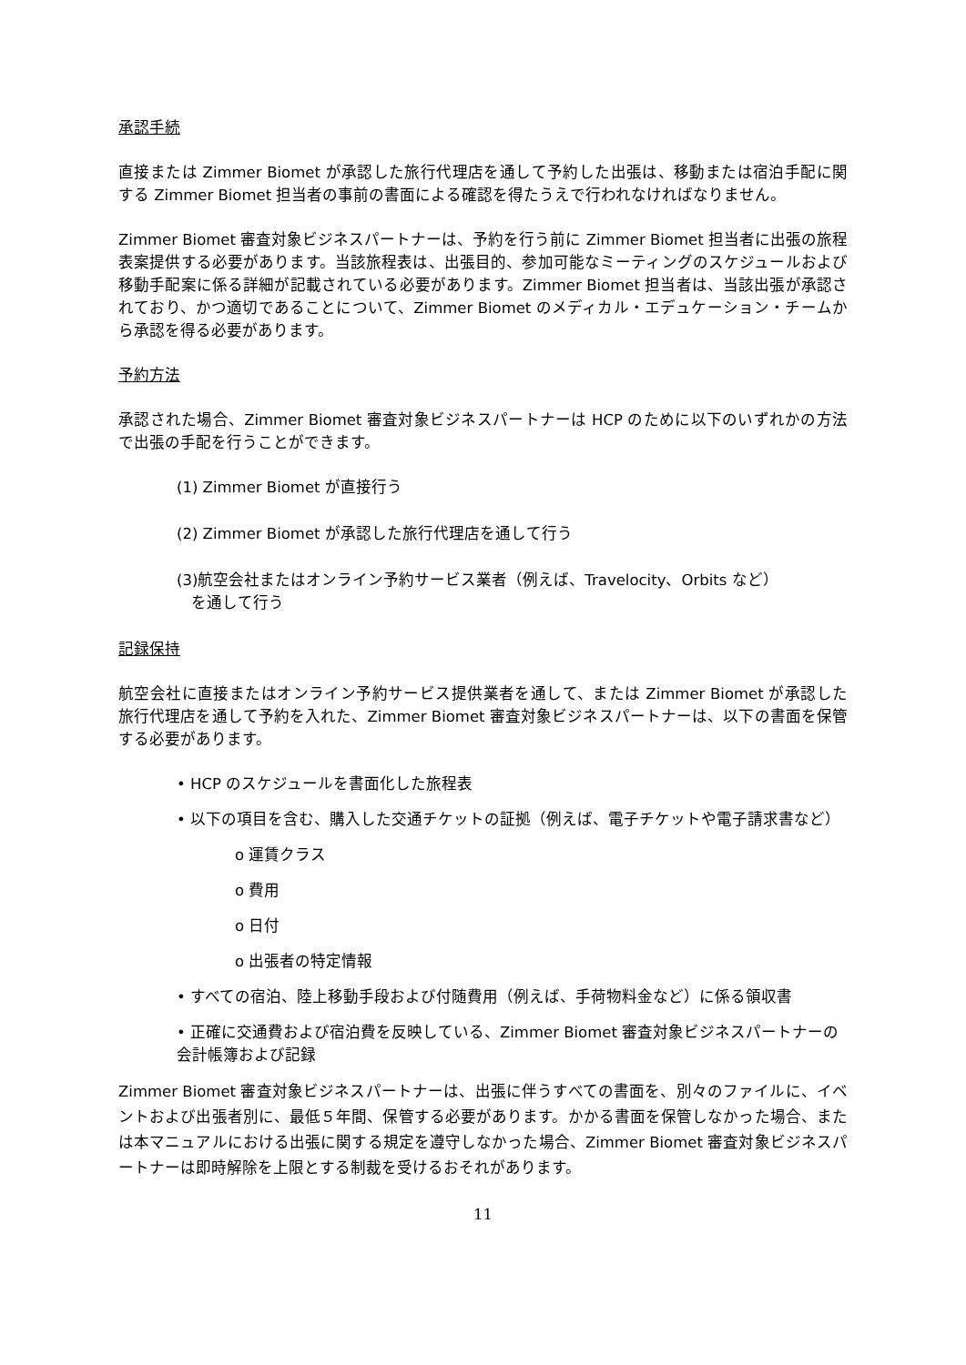承認手続
直接または Zimmer Biomet が承認した旅行代理店を通して予約した出張は、移動または宿泊手配に関する Zimmer Biomet 担当者の事前の書面による確認を得たうえで行われなければなりません。
Zimmer Biomet 審査対象ビジネスパートナーは、予約を行う前に Zimmer Biomet 担当者に出張の旅程表案提供する必要があります。当該旅程表は、出張目的、参加可能なミーティングのスケジュールおよび移動手配案に係る詳細が記載されている必要があります。Zimmer Biomet 担当者は、当該出張が承認されており、かつ適切であることについて、Zimmer Biomet のメディカル・エデュケーション・チームから承認を得る必要があります。
予約方法
承認された場合、Zimmer Biomet 審査対象ビジネスパートナーは HCP のために以下のいずれかの方法で出張の手配を行うことができます。
(1) Zimmer Biomet が直接行う
(2) Zimmer Biomet が承認した旅行代理店を通して行う
(3)航空会社またはオンライン予約サービス業者（例えば、Travelocity、Orbits など）
を通して行う
記録保持
航空会社に直接またはオンライン予約サービス提供業者を通して、または Zimmer Biomet が承認した旅行代理店を通して予約を入れた、Zimmer Biomet 審査対象ビジネスパートナーは、以下の書面を保管する必要があります。
• HCP のスケジュールを書面化した旅程表
• 以下の項目を含む、購入した交通チケットの証拠（例えば、電子チケットや電子請求書など）
o 運賃クラス
o 費用
o 日付
o 出張者の特定情報
• すべての宿泊、陸上移動手段および付随費用（例えば、手荷物料金など）に係る領収書
• 正確に交通費および宿泊費を反映している、Zimmer Biomet 審査対象ビジネスパートナーの会計帳簿および記録
Zimmer Biomet 審査対象ビジネスパートナーは、出張に伴うすべての書面を、別々のファイルに、イベントおよび出張者別に、最低５年間、保管する必要があります。かかる書面を保管しなかった場合、または本マニュアルにおける出張に関する規定を遵守しなかった場合、Zimmer Biomet 審査対象ビジネスパートナーは即時解除を上限とする制裁を受けるおそれがあります。
11